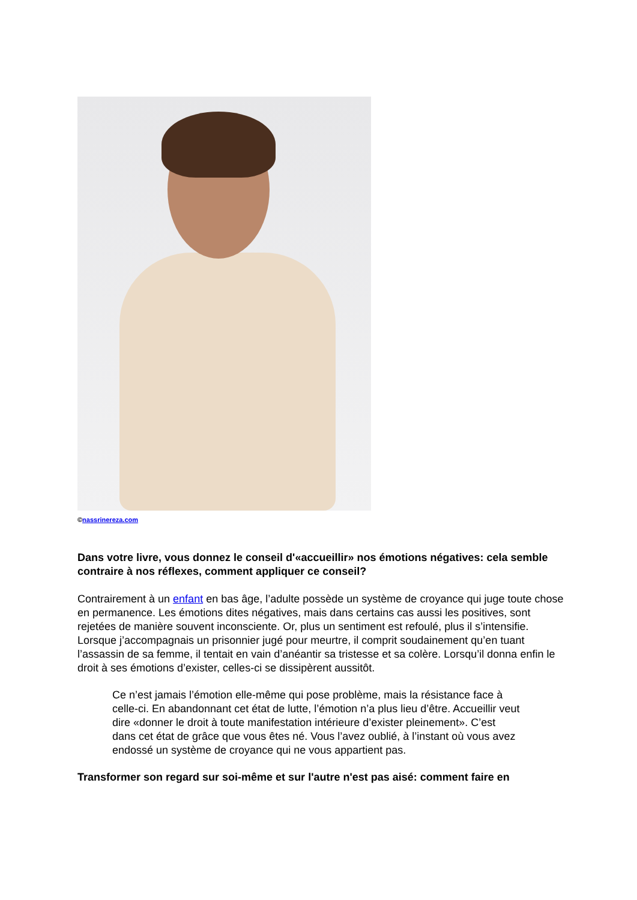©nassrinereza.com
Dans votre livre, vous donnez le conseil d'«accueillir» nos émotions négatives: cela semble contraire à nos réflexes, comment appliquer ce conseil?
Contrairement à un enfant en bas âge, l’adulte possède un système de croyance qui juge toute chose en permanence. Les émotions dites négatives, mais dans certains cas aussi les positives, sont rejetées de manière souvent inconsciente. Or, plus un sentiment est refoulé, plus il s’intensifie. Lorsque j’accompagnais un prisonnier jugé pour meurtre, il comprit soudainement qu’en tuant l’assassin de sa femme, il tentait en vain d’anéantir sa tristesse et sa colère. Lorsqu’il donna enfin le droit à ses émotions d’exister, celles-ci se dissipèrent aussitôt.
Ce n’est jamais l’émotion elle-même qui pose problème, mais la résistance face à celle-ci. En abandonnant cet état de lutte, l’émotion n’a plus lieu d’être. Accueillir veut dire «donner le droit à toute manifestation intérieure d’exister pleinement». C’est dans cet état de grâce que vous êtes né. Vous l’avez oublié, à l’instant où vous avez endossé un système de croyance qui ne vous appartient pas.
Transformer son regard sur soi-même et sur l'autre n'est pas aisé: comment faire en